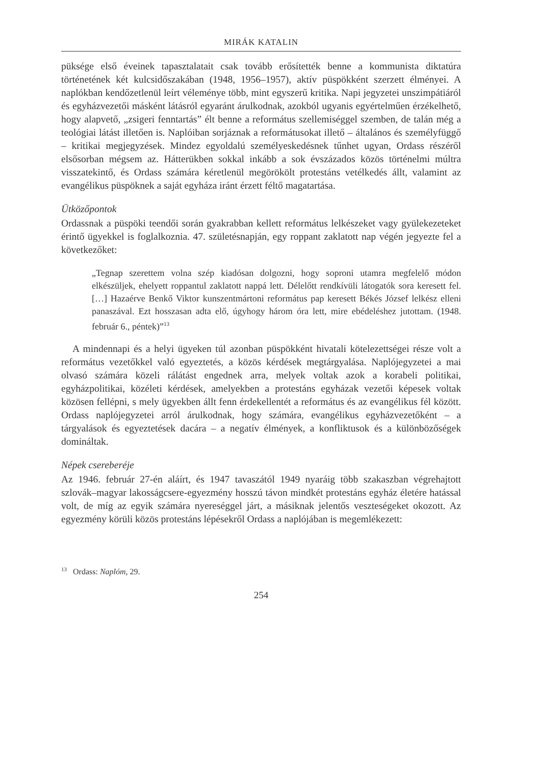MIRÁK KATALIN
püksége első éveinek tapasztalatait csak tovább erősítették benne a kommunista diktatúra történetének két kulcsidőszakában (1948, 1956–1957), aktív püspökként szerzett élményei. A naplókban kendőzetlenül leírt véleménye több, mint egyszerű kritika. Napi jegyzetei unszimpátiáról és egyházvezetői másként látásról egyaránt árulkodnak, azokból ugyanis egyértelműen érzékelhető, hogy alapvető, „zsigeri fenntartás” élt benne a református szellemiséggel szemben, de talán még a teológiai látást illetően is. Naplóiban sorjáznak a reformátusokat illető – általános és személyfüggő – kritikai megjegyzések. Mindez egyoldalú személyeskedésnek tűnhet ugyan, Ordass részéről elsősorban mégsem az. Hátterükben sokkal inkább a sok évszázados közös történelmi múltra visszatekintő, és Ordass számára kéretlenül megörökölt protestáns vetélkedés állt, valamint az evangélikus püspöknek a saját egyháza iránt érzett féltő magatartása.
Ütközőpontok
Ordassnak a püspöki teendői során gyakrabban kellett református lelkészeket vagy gyülekezeteket érintő ügyekkel is foglalkoznia. 47. születésnapján, egy roppant zaklatott nap végén jegyezte fel a következőket:
„Tegnap szerettem volna szép kiadósan dolgozni, hogy soproni utamra megfelelő módon elkészüljek, ehelyett roppantul zaklatott nappá lett. Délelőtt rendkívüli látogatók sora keresett fel. […] Hazaérve Benkő Viktor kunszentmártoni református pap keresett Békés József lelkész elleni panaszával. Ezt hosszasan adta elő, úgyhogy három óra lett, mire ebédeléshez jutottam. (1948. február 6., péntek)”<sup>13</sup>
A mindennapi és a helyi ügyeken túl azonban püspökként hivatali kötelezettségei része volt a református vezetőkkel való egyeztetés, a közös kérdések megtárgyalása. Naplójegyzetei a mai olvasó számára közeli rálátást engednek arra, melyek voltak azok a korabeli politikai, egyházpolitikai, közéleti kérdések, amelyekben a protestáns egyházak vezetői képesek voltak közösen fellépni, s mely ügyekben állt fenn érdekellentét a református és az evangélikus fél között. Ordass naplójegyzetei arról árulkodnak, hogy számára, evangélikus egyházvezetőként – a tárgyalások és egyeztetések dacára – a negatív élmények, a konfliktusok és a különbözőségek domináltak.
Népek csereberéje
Az 1946. február 27-én aláírt, és 1947 tavaszától 1949 nyaráig több szakaszban végrehajtott szlovák–magyar lakosságcsere-egyezmény hosszú távon mindkét protestáns egyház életére hatással volt, de míg az egyik számára nyereséggel járt, a másiknak jelentős veszteségeket okozott. Az egyezmény körüli közös protestáns lépésekről Ordass a naplójában is megemlékezett:
<sup>13</sup> Ordass: Naplóm, 29.
254